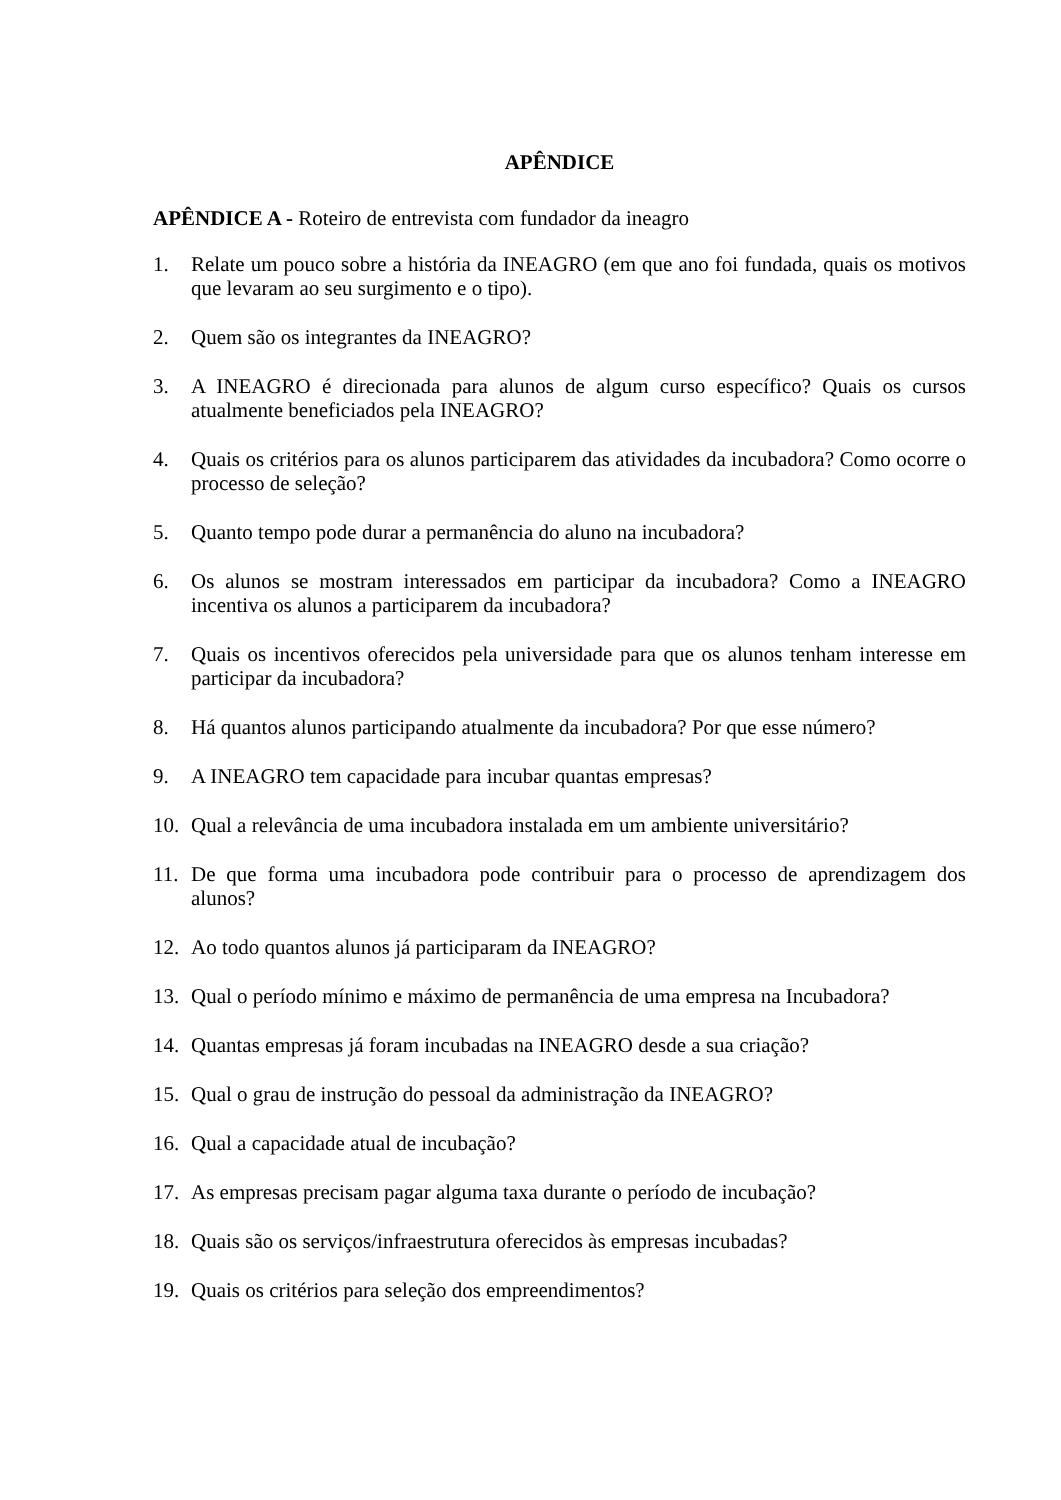APÊNDICE
APÊNDICE A - Roteiro de entrevista com fundador da ineagro
1. Relate um pouco sobre a história da INEAGRO (em que ano foi fundada, quais os motivos que levaram ao seu surgimento e o tipo).
2. Quem são os integrantes da INEAGRO?
3. A INEAGRO é direcionada para alunos de algum curso específico? Quais os cursos atualmente beneficiados pela INEAGRO?
4. Quais os critérios para os alunos participarem das atividades da incubadora? Como ocorre o processo de seleção?
5. Quanto tempo pode durar a permanência do aluno na incubadora?
6. Os alunos se mostram interessados em participar da incubadora? Como a INEAGRO incentiva os alunos a participarem da incubadora?
7. Quais os incentivos oferecidos pela universidade para que os alunos tenham interesse em participar da incubadora?
8. Há quantos alunos participando atualmente da incubadora? Por que esse número?
9. A INEAGRO tem capacidade para incubar quantas empresas?
10. Qual a relevância de uma incubadora instalada em um ambiente universitário?
11. De que forma uma incubadora pode contribuir para o processo de aprendizagem dos alunos?
12. Ao todo quantos alunos já participaram da INEAGRO?
13. Qual o período mínimo e máximo de permanência de uma empresa na Incubadora?
14. Quantas empresas já foram incubadas na INEAGRO desde a sua criação?
15. Qual o grau de instrução do pessoal da administração da INEAGRO?
16. Qual a capacidade atual de incubação?
17. As empresas precisam pagar alguma taxa durante o período de incubação?
18. Quais são os serviços/infraestrutura oferecidos às empresas incubadas?
19. Quais os critérios para seleção dos empreendimentos?